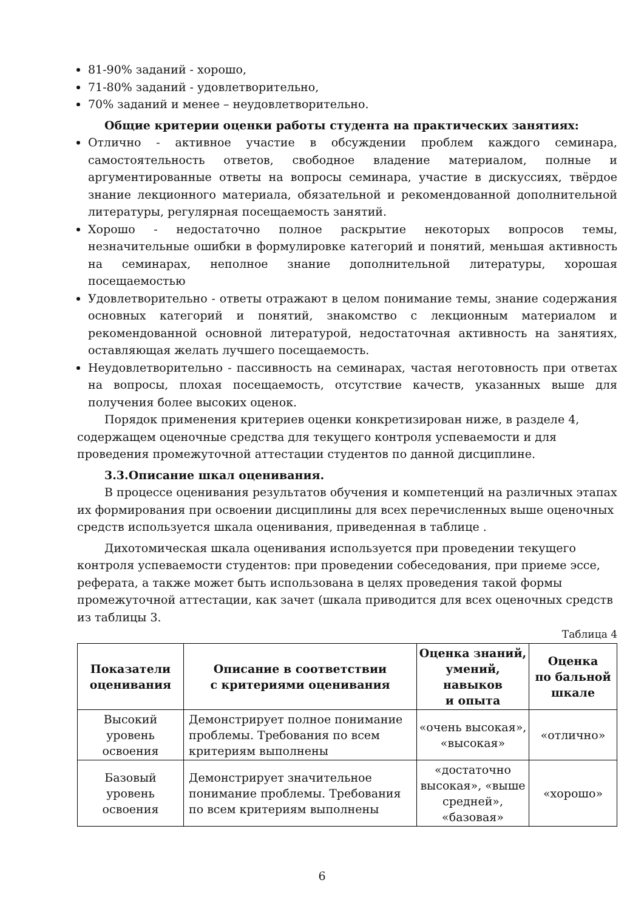81-90% заданий - хорошо,
71-80% заданий - удовлетворительно,
70% заданий и менее – неудовлетворительно.
Общие критерии оценки работы студента на практических занятиях:
Отлично - активное участие в обсуждении проблем каждого семинара, самостоятельность ответов, свободное владение материалом, полные и аргументированные ответы на вопросы семинара, участие в дискуссиях, твёрдое знание лекционного материала, обязательной и рекомендованной дополнительной литературы, регулярная посещаемость занятий.
Хорошо - недостаточно полное раскрытие некоторых вопросов темы, незначительные ошибки в формулировке категорий и понятий, меньшая активность на семинарах, неполное знание дополнительной литературы, хорошая посещаемостью
Удовлетворительно - ответы отражают в целом понимание темы, знание содержания основных категорий и понятий, знакомство с лекционным материалом и рекомендованной основной литературой, недостаточная активность на занятиях, оставляющая желать лучшего посещаемость.
Неудовлетворительно - пассивность на семинарах, частая неготовность при ответах на вопросы, плохая посещаемость, отсутствие качеств, указанных выше для получения более высоких оценок.
Порядок применения критериев оценки конкретизирован ниже, в разделе 4, содержащем оценочные средства для текущего контроля успеваемости и для проведения промежуточной аттестации студентов по данной дисциплине.
3.3.Описание шкал оценивания.
В процессе оценивания результатов обучения и компетенций на различных этапах их формирования при освоении дисциплины для всех перечисленных выше оценочных средств используется шкала оценивания, приведенная в таблице .
Дихотомическая шкала оценивания используется при проведении текущего контроля успеваемости студентов: при проведении собеседования, при приеме эссе, реферата, а также может быть использована в целях проведения такой формы промежуточной аттестации, как зачет (шкала приводится для всех оценочных средств из таблицы 3.
Таблица 4
| Показатели оценивания | Описание в соответствии с критериями оценивания | Оценка знаний, умений, навыков и опыта | Оценка по бальной шкале |
| --- | --- | --- | --- |
| Высокий уровень освоения | Демонстрирует полное понимание проблемы. Требования по всем критериям выполнены | «очень высокая», «высокая» | «отлично» |
| Базовый уровень освоения | Демонстрирует значительное понимание проблемы. Требования по всем критериям выполнены | «достаточно высокая», «выше средней», «базовая» | «хорошо» |
6